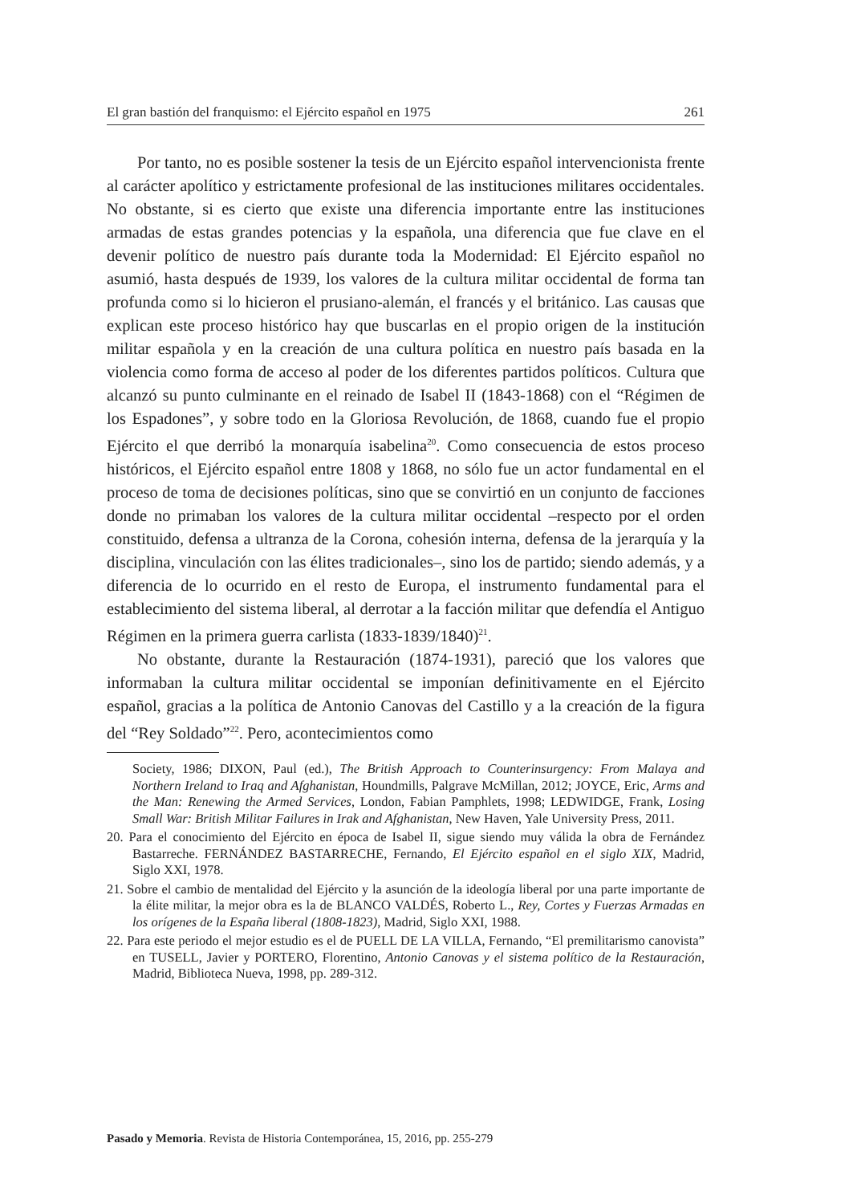El gran bastión del franquismo: el Ejército español en 1975 261
Por tanto, no es posible sostener la tesis de un Ejército español intervencionista frente al carácter apolítico y estrictamente profesional de las instituciones militares occidentales. No obstante, si es cierto que existe una diferencia importante entre las instituciones armadas de estas grandes potencias y la española, una diferencia que fue clave en el devenir político de nuestro país durante toda la Modernidad: El Ejército español no asumió, hasta después de 1939, los valores de la cultura militar occidental de forma tan profunda como si lo hicieron el prusiano-alemán, el francés y el británico. Las causas que explican este proceso histórico hay que buscarlas en el propio origen de la institución militar española y en la creación de una cultura política en nuestro país basada en la violencia como forma de acceso al poder de los diferentes partidos políticos. Cultura que alcanzó su punto culminante en el reinado de Isabel II (1843-1868) con el “Régimen de los Espadones”, y sobre todo en la Gloriosa Revolución, de 1868, cuando fue el propio Ejército el que derribó la monarquía isabelina<sup>20</sup>. Como consecuencia de estos proceso históricos, el Ejército español entre 1808 y 1868, no sólo fue un actor fundamental en el proceso de toma de decisiones políticas, sino que se convirtió en un conjunto de facciones donde no primaban los valores de la cultura militar occidental –respecto por el orden constituido, defensa a ultranza de la Corona, cohesión interna, defensa de la jerarquía y la disciplina, vinculación con las élites tradicionales–, sino los de partido; siendo además, y a diferencia de lo ocurrido en el resto de Europa, el instrumento fundamental para el establecimiento del sistema liberal, al derrotar a la facción militar que defendía el Antiguo Régimen en la primera guerra carlista (1833-1839/1840)<sup>21</sup>.
No obstante, durante la Restauración (1874-1931), pareció que los valores que informaban la cultura militar occidental se imponían definitivamente en el Ejército español, gracias a la política de Antonio Canovas del Castillo y a la creación de la figura del “Rey Soldado”<sup>22</sup>. Pero, acontecimientos como
Society, 1986; DIXON, Paul (ed.), The British Approach to Counterinsurgency: From Malaya and Northern Ireland to Iraq and Afghanistan, Houndmills, Palgrave McMillan, 2012; JOYCE, Eric, Arms and the Man: Renewing the Armed Services, London, Fabian Pamphlets, 1998; LEDWIDGE, Frank, Losing Small War: British Militar Failures in Irak and Afghanistan, New Haven, Yale University Press, 2011.
20. Para el conocimiento del Ejército en época de Isabel II, sigue siendo muy válida la obra de Fernández Bastarreche. FERNÁNDEZ BASTARRECHE, Fernando, El Ejército español en el siglo XIX, Madrid, Siglo XXI, 1978.
21. Sobre el cambio de mentalidad del Ejército y la asunción de la ideología liberal por una parte importante de la élite militar, la mejor obra es la de BLANCO VALDÉS, Roberto L., Rey, Cortes y Fuerzas Armadas en los orígenes de la España liberal (1808-1823), Madrid, Siglo XXI, 1988.
22. Para este periodo el mejor estudio es el de PUELL DE LA VILLA, Fernando, “El premilitarismo canovista” en TUSELL, Javier y PORTERO, Florentino, Antonio Canovas y el sistema político de la Restauración, Madrid, Biblioteca Nueva, 1998, pp. 289-312.
Pasado y Memoria. Revista de Historia Contemporánea, 15, 2016, pp. 255-279